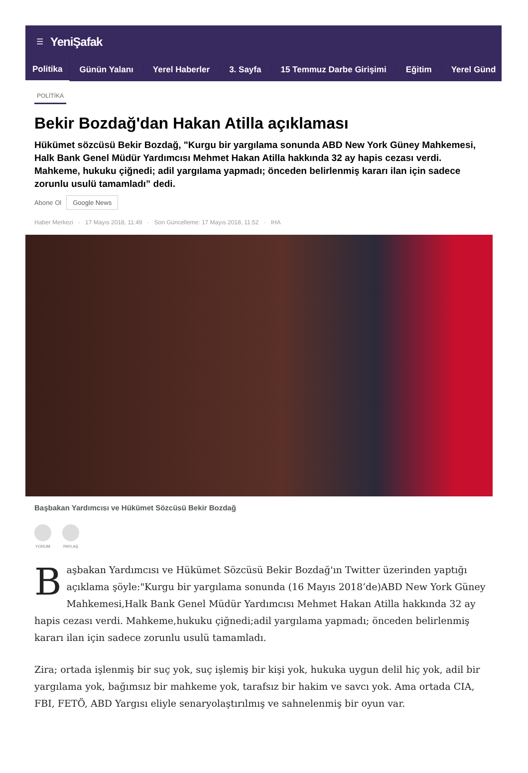☰ YeniŞafak
Politika Günün Yalanı Yerel Haberler 3. Sayfa 15 Temmuz Darbe Girişimi Eğitim Yerel Günd
POLİTİKA
Bekir Bozdağ'dan Hakan Atilla açıklaması
Hükümet sözcüsü Bekir Bozdağ, "Kurgu bir yargılama sonunda ABD New York Güney Mahkemesi, Halk Bank Genel Müdür Yardımcısı Mehmet Hakan Atilla hakkında 32 ay hapis cezası verdi. Mahkeme, hukuku çiğnedi; adil yargılama yapmadı; önceden belirlenmiş kararı ilan için sadece zorunlu usulü tamamladı” dedi.
Abone Ol Google News
Haber Merkezi · 17 Mayıs 2018, 11:49 · Son Güncelleme: 17 Mayıs 2018, 11:52 · IHA
Başbakan Yardımcısı ve Hükümet Sözcüsü Bekir Bozdağ
YORUM PAYLAŞ
Başbakan Yardımcısı ve Hükümet Sözcüsü Bekir Bozdağ'ın Twitter üzerinden yaptığı açıklama şöyle:"Kurgu bir yargılama sonunda (16 Mayıs 2018’de)ABD New York Güney Mahkemesi,Halk Bank Genel Müdür Yardımcısı Mehmet Hakan Atilla hakkında 32 ay hapis cezası verdi. Mahkeme,hukuku çiğnedi;adil yargılama yapmadı; önceden belirlenmiş kararı ilan için sadece zorunlu usulü tamamladı.
Zira; ortada işlenmiş bir suç yok, suç işlemiş bir kişi yok, hukuka uygun delil hiç yok, adil bir yargılama yok, bağımsız bir mahkeme yok, tarafsız bir hakim ve savcı yok. Ama ortada CIA, FBI, FETÖ, ABD Yargısı eliyle senaryolaştırılmış ve sahnelenmiş bir oyun var.